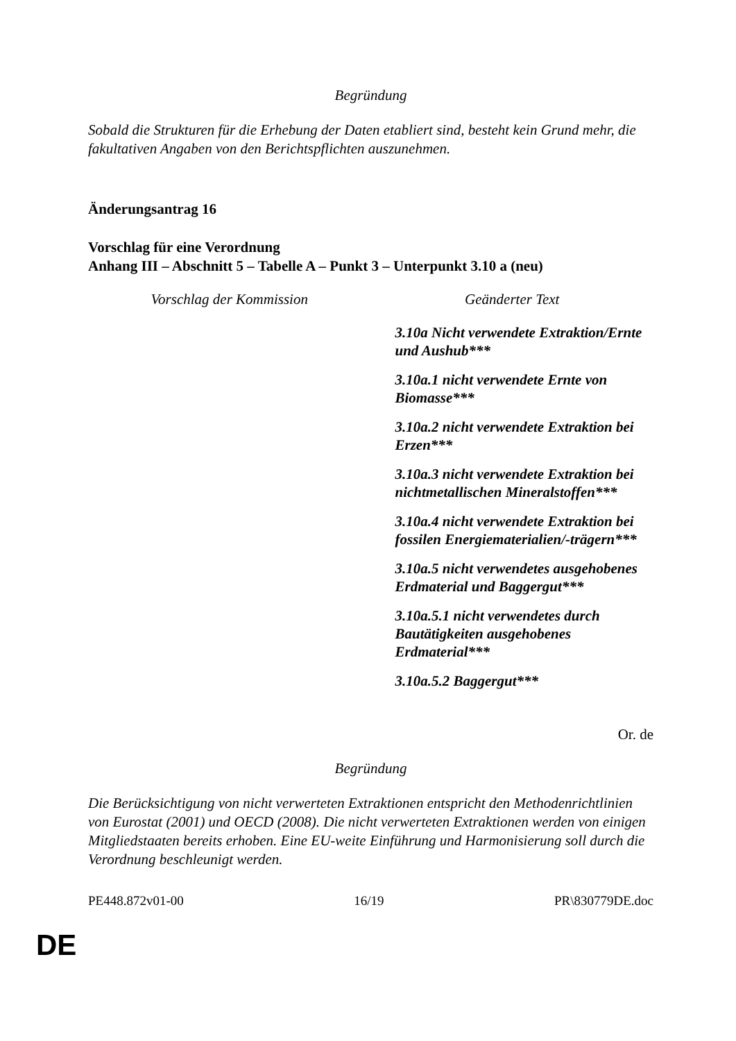Begründung
Sobald die Strukturen für die Erhebung der Daten etabliert sind, besteht kein Grund mehr, die fakultativen Angaben von den Berichtspflichten auszunehmen.
Änderungsantrag 16
Vorschlag für eine Verordnung
Anhang III – Abschnitt 5 – Tabelle A – Punkt 3 – Unterpunkt 3.10 a (neu)
| Vorschlag der Kommission | Geänderter Text |
| --- | --- |
| | 3.10a Nicht verwendete Extraktion/Ernte und Aushub*** 3.10a.1 nicht verwendete Ernte von Biomasse*** 3.10a.2 nicht verwendete Extraktion bei Erzen*** 3.10a.3 nicht verwendete Extraktion bei nichtmetallischen Mineralstoffen*** 3.10a.4 nicht verwendete Extraktion bei fossilen Energiematerialien/-trägern*** 3.10a.5 nicht verwendetes ausgehobenes Erdmaterial und Baggergut*** 3.10a.5.1 nicht verwendetes durch Bautätigkeiten ausgehobenes Erdmaterial*** 3.10a.5.2 Baggergut*** |
Or. de
Begründung
Die Berücksichtigung von nicht verwerteten Extraktionen entspricht den Methodenrichtlinien von Eurostat (2001) und OECD (2008). Die nicht verwerteten Extraktionen werden von einigen Mitgliedstaaten bereits erhoben. Eine EU-weite Einführung und Harmonisierung soll durch die Verordnung beschleunigt werden.
PE448.872v01-00 16/19 PR\830779DE.doc
DE